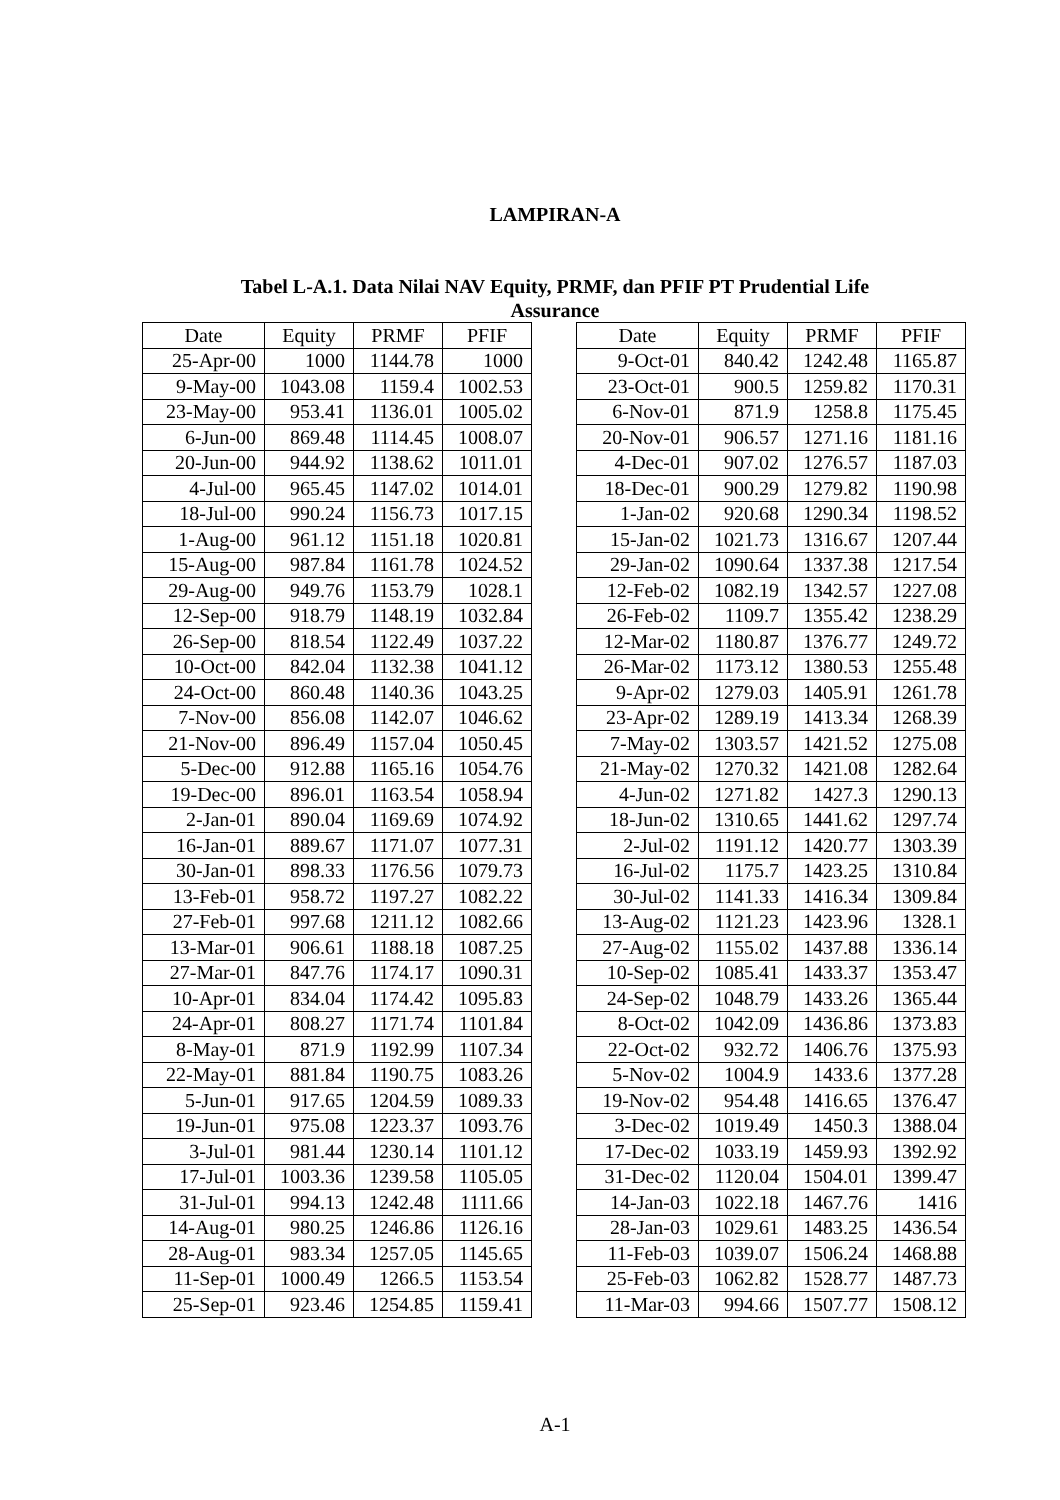LAMPIRAN-A
Tabel L-A.1. Data Nilai NAV Equity, PRMF, dan PFIF PT Prudential Life
Assurance
| Date | Equity | PRMF | PFIF |
| --- | --- | --- | --- |
| 25-Apr-00 | 1000 | 1144.78 | 1000 |
| 9-May-00 | 1043.08 | 1159.4 | 1002.53 |
| 23-May-00 | 953.41 | 1136.01 | 1005.02 |
| 6-Jun-00 | 869.48 | 1114.45 | 1008.07 |
| 20-Jun-00 | 944.92 | 1138.62 | 1011.01 |
| 4-Jul-00 | 965.45 | 1147.02 | 1014.01 |
| 18-Jul-00 | 990.24 | 1156.73 | 1017.15 |
| 1-Aug-00 | 961.12 | 1151.18 | 1020.81 |
| 15-Aug-00 | 987.84 | 1161.78 | 1024.52 |
| 29-Aug-00 | 949.76 | 1153.79 | 1028.1 |
| 12-Sep-00 | 918.79 | 1148.19 | 1032.84 |
| 26-Sep-00 | 818.54 | 1122.49 | 1037.22 |
| 10-Oct-00 | 842.04 | 1132.38 | 1041.12 |
| 24-Oct-00 | 860.48 | 1140.36 | 1043.25 |
| 7-Nov-00 | 856.08 | 1142.07 | 1046.62 |
| 21-Nov-00 | 896.49 | 1157.04 | 1050.45 |
| 5-Dec-00 | 912.88 | 1165.16 | 1054.76 |
| 19-Dec-00 | 896.01 | 1163.54 | 1058.94 |
| 2-Jan-01 | 890.04 | 1169.69 | 1074.92 |
| 16-Jan-01 | 889.67 | 1171.07 | 1077.31 |
| 30-Jan-01 | 898.33 | 1176.56 | 1079.73 |
| 13-Feb-01 | 958.72 | 1197.27 | 1082.22 |
| 27-Feb-01 | 997.68 | 1211.12 | 1082.66 |
| 13-Mar-01 | 906.61 | 1188.18 | 1087.25 |
| 27-Mar-01 | 847.76 | 1174.17 | 1090.31 |
| 10-Apr-01 | 834.04 | 1174.42 | 1095.83 |
| 24-Apr-01 | 808.27 | 1171.74 | 1101.84 |
| 8-May-01 | 871.9 | 1192.99 | 1107.34 |
| 22-May-01 | 881.84 | 1190.75 | 1083.26 |
| 5-Jun-01 | 917.65 | 1204.59 | 1089.33 |
| 19-Jun-01 | 975.08 | 1223.37 | 1093.76 |
| 3-Jul-01 | 981.44 | 1230.14 | 1101.12 |
| 17-Jul-01 | 1003.36 | 1239.58 | 1105.05 |
| 31-Jul-01 | 994.13 | 1242.48 | 1111.66 |
| 14-Aug-01 | 980.25 | 1246.86 | 1126.16 |
| 28-Aug-01 | 983.34 | 1257.05 | 1145.65 |
| 11-Sep-01 | 1000.49 | 1266.5 | 1153.54 |
| 25-Sep-01 | 923.46 | 1254.85 | 1159.41 |
| Date | Equity | PRMF | PFIF |
| --- | --- | --- | --- |
| 9-Oct-01 | 840.42 | 1242.48 | 1165.87 |
| 23-Oct-01 | 900.5 | 1259.82 | 1170.31 |
| 6-Nov-01 | 871.9 | 1258.8 | 1175.45 |
| 20-Nov-01 | 906.57 | 1271.16 | 1181.16 |
| 4-Dec-01 | 907.02 | 1276.57 | 1187.03 |
| 18-Dec-01 | 900.29 | 1279.82 | 1190.98 |
| 1-Jan-02 | 920.68 | 1290.34 | 1198.52 |
| 15-Jan-02 | 1021.73 | 1316.67 | 1207.44 |
| 29-Jan-02 | 1090.64 | 1337.38 | 1217.54 |
| 12-Feb-02 | 1082.19 | 1342.57 | 1227.08 |
| 26-Feb-02 | 1109.7 | 1355.42 | 1238.29 |
| 12-Mar-02 | 1180.87 | 1376.77 | 1249.72 |
| 26-Mar-02 | 1173.12 | 1380.53 | 1255.48 |
| 9-Apr-02 | 1279.03 | 1405.91 | 1261.78 |
| 23-Apr-02 | 1289.19 | 1413.34 | 1268.39 |
| 7-May-02 | 1303.57 | 1421.52 | 1275.08 |
| 21-May-02 | 1270.32 | 1421.08 | 1282.64 |
| 4-Jun-02 | 1271.82 | 1427.3 | 1290.13 |
| 18-Jun-02 | 1310.65 | 1441.62 | 1297.74 |
| 2-Jul-02 | 1191.12 | 1420.77 | 1303.39 |
| 16-Jul-02 | 1175.7 | 1423.25 | 1310.84 |
| 30-Jul-02 | 1141.33 | 1416.34 | 1309.84 |
| 13-Aug-02 | 1121.23 | 1423.96 | 1328.1 |
| 27-Aug-02 | 1155.02 | 1437.88 | 1336.14 |
| 10-Sep-02 | 1085.41 | 1433.37 | 1353.47 |
| 24-Sep-02 | 1048.79 | 1433.26 | 1365.44 |
| 8-Oct-02 | 1042.09 | 1436.86 | 1373.83 |
| 22-Oct-02 | 932.72 | 1406.76 | 1375.93 |
| 5-Nov-02 | 1004.9 | 1433.6 | 1377.28 |
| 19-Nov-02 | 954.48 | 1416.65 | 1376.47 |
| 3-Dec-02 | 1019.49 | 1450.3 | 1388.04 |
| 17-Dec-02 | 1033.19 | 1459.93 | 1392.92 |
| 31-Dec-02 | 1120.04 | 1504.01 | 1399.47 |
| 14-Jan-03 | 1022.18 | 1467.76 | 1416 |
| 28-Jan-03 | 1029.61 | 1483.25 | 1436.54 |
| 11-Feb-03 | 1039.07 | 1506.24 | 1468.88 |
| 25-Feb-03 | 1062.82 | 1528.77 | 1487.73 |
| 11-Mar-03 | 994.66 | 1507.77 | 1508.12 |
A-1